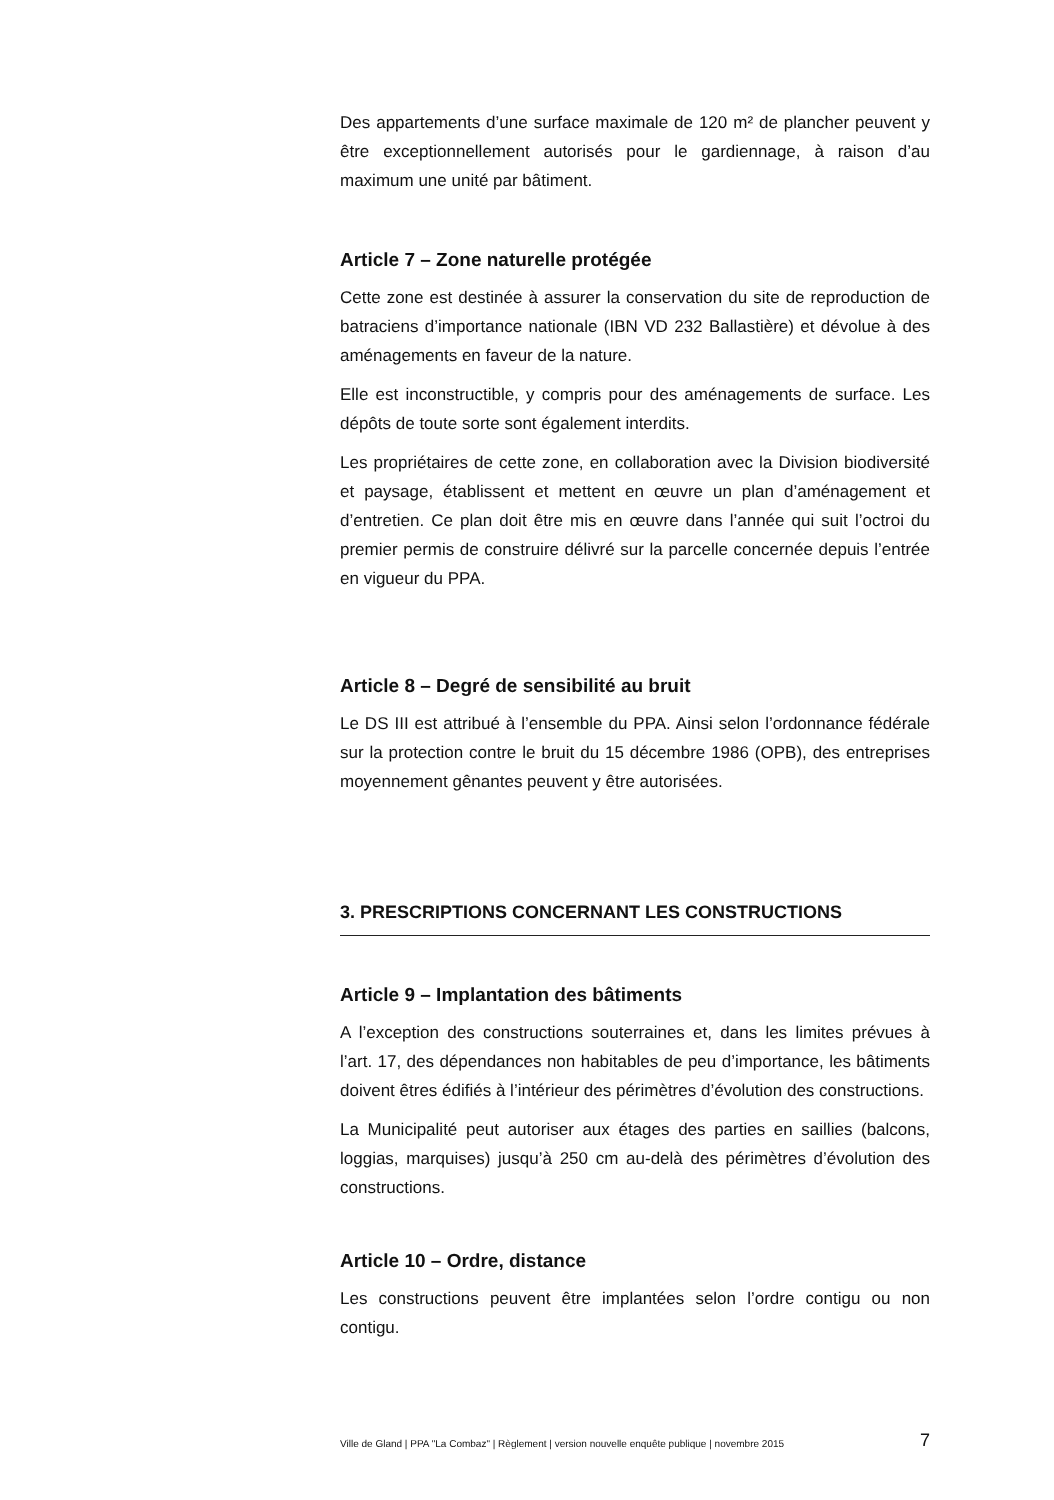Des appartements d’une surface maximale de 120 m² de plancher peuvent y être exceptionnellement autorisés pour le gardiennage, à raison d’au maximum une unité par bâtiment.
Article 7 – Zone naturelle protégée
Cette zone est destinée à assurer la conservation du site de reproduction de batraciens d’importance nationale (IBN VD 232 Ballastière) et dévolue à des aménagements en faveur de la nature.
Elle est inconstructible, y compris pour des aménagements de surface. Les dépôts de toute sorte sont également interdits.
Les propriétaires de cette zone, en collaboration avec la Division biodiversité et paysage, établissent et mettent en œuvre un plan d’aménagement et d’entretien. Ce plan doit être mis en œuvre dans l’année qui suit l’octroi du premier permis de construire délivré sur la parcelle concernée depuis l’entrée en vigueur du PPA.
Article 8 – Degré de sensibilité au bruit
Le DS III est attribué à l’ensemble du PPA. Ainsi selon l’ordonnance fédérale sur la protection contre le bruit du 15 décembre 1986 (OPB), des entreprises moyennement gênantes peuvent y être autorisées.
3. PRESCRIPTIONS CONCERNANT LES CONSTRUCTIONS
Article 9 – Implantation des bâtiments
A l’exception des constructions souterraines et, dans les limites prévues à l’art. 17, des dépendances non habitables de peu d’importance, les bâtiments doivent êtres édifiés à l’intérieur des périmètres d’évolution des constructions.
La Municipalité peut autoriser aux étages des parties en saillies (balcons, loggias, marquises) jusqu’à 250 cm au-delà des périmètres d’évolution des constructions.
Article 10 – Ordre, distance
Les constructions peuvent être implantées selon l’ordre contigu ou non contigu.
Ville de Gland | PPA "La Combaz" | Règlement | version nouvelle enquête publique | novembre 2015 7